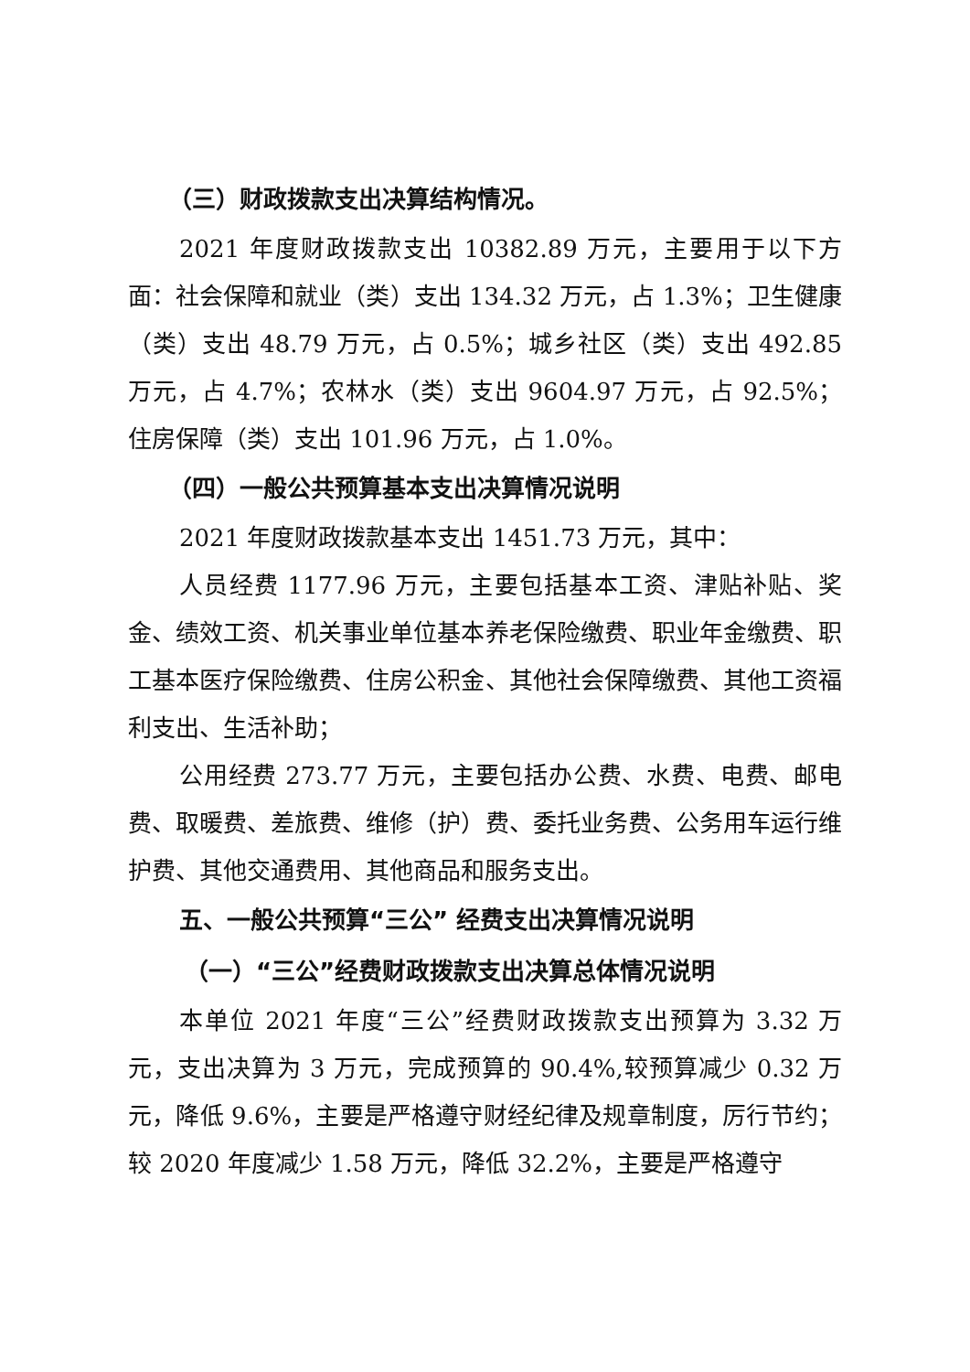（三）财政拨款支出决算结构情况。
2021 年度财政拨款支出 10382.89 万元，主要用于以下方面：社会保障和就业（类）支出 134.32 万元，占 1.3%；卫生健康（类）支出 48.79 万元，占 0.5%；城乡社区（类）支出 492.85 万元，占 4.7%；农林水（类）支出 9604.97 万元，占 92.5%；住房保障（类）支出 101.96 万元，占 1.0%。
（四）一般公共预算基本支出决算情况说明
2021 年度财政拨款基本支出 1451.73 万元，其中：
人员经费 1177.96 万元，主要包括基本工资、津贴补贴、奖金、绩效工资、机关事业单位基本养老保险缴费、职业年金缴费、职工基本医疗保险缴费、住房公积金、其他社会保障缴费、其他工资福利支出、生活补助；
公用经费 273.77 万元，主要包括办公费、水费、电费、邮电费、取暖费、差旅费、维修（护）费、委托业务费、公务用车运行维护费、其他交通费用、其他商品和服务支出。
五、一般公共预算“三公” 经费支出决算情况说明
（一）“三公”经费财政拨款支出决算总体情况说明
本单位 2021 年度“三公”经费财政拨款支出预算为 3.32 万元，支出决算为 3 万元，完成预算的 90.4%,较预算减少 0.32 万元，降低 9.6%，主要是严格遵守财经纪律及规章制度，厉行节约；较 2020 年度减少 1.58 万元，降低 32.2%，主要是严格遵守